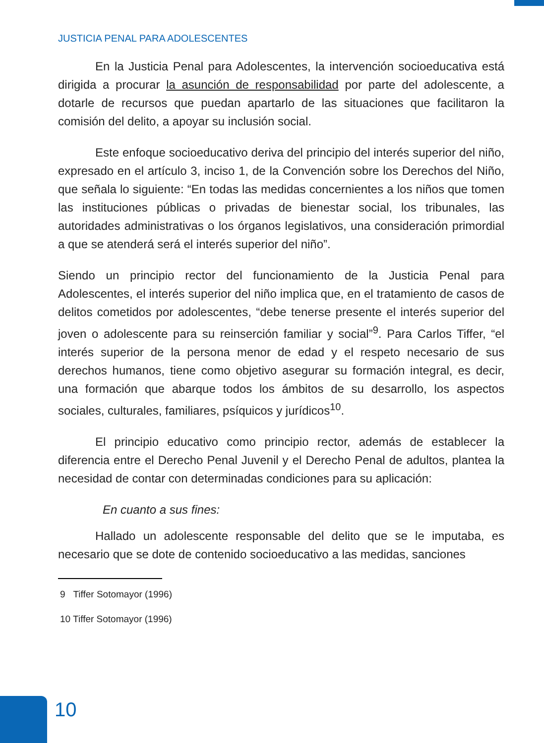JUSTICIA PENAL PARA ADOLESCENTES
En la Justicia Penal para Adolescentes, la intervención socioeducativa está dirigida a procurar la asunción de responsabilidad por parte del adolescente, a dotarle de recursos que puedan apartarlo de las situaciones que facilitaron la comisión del delito, a apoyar su inclusión social.
Este enfoque socioeducativo deriva del principio del interés superior del niño, expresado en el artículo 3, inciso 1, de la Convención sobre los Derechos del Niño, que señala lo siguiente: “En todas las medidas concernientes a los niños que tomen las instituciones públicas o privadas de bienestar social, los tribunales, las autoridades administrativas o los órganos legislativos, una consideración primordial a que se atenderá será el interés superior del niño”.
Siendo un principio rector del funcionamiento de la Justicia Penal para Adolescentes, el interés superior del niño implica que, en el tratamiento de casos de delitos cometidos por adolescentes, “debe tenerse presente el interés superior del joven o adolescente para su reinserción familiar y social”<sup>9</sup>. Para Carlos Tiffer, “el interés superior de la persona menor de edad y el respeto necesario de sus derechos humanos, tiene como objetivo asegurar su formación integral, es decir, una formación que abarque todos los ámbitos de su desarrollo, los aspectos sociales, culturales, familiares, psíquicos y jurídicos<sup>10</sup>.
El principio educativo como principio rector, además de establecer la diferencia entre el Derecho Penal Juvenil y el Derecho Penal de adultos, plantea la necesidad de contar con determinadas condiciones para su aplicación:
En cuanto a sus fines:
Hallado un adolescente responsable del delito que se le imputaba, es necesario que se dote de contenido socioeducativo a las medidas, sanciones
9 Tiffer Sotomayor (1996)
10 Tiffer Sotomayor (1996)
10